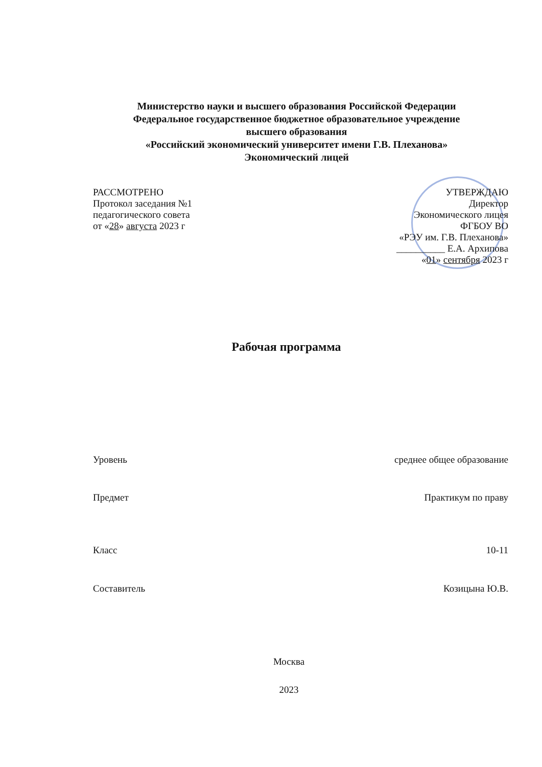Министерство науки и высшего образования Российской Федерации
Федеральное государственное бюджетное образовательное учреждение
высшего образования
«Российский экономический университет имени Г.В. Плеханова»
Экономический лицей
РАССМОТРЕНО
Протокол заседания №1
педагогического совета
от «28» августа 2023 г
УТВЕРЖДАЮ
Директор
Экономического лицея
ФГБОУ ВО
«РЭУ им. Г.В. Плеханова»
__________ Е.А. Архипова
«01» сентября 2023 г
Рабочая программа
Уровень среднее общее образование
Предмет Практикум по праву
Класс 10-11
Составитель Козицына Ю.В.
Москва
2023